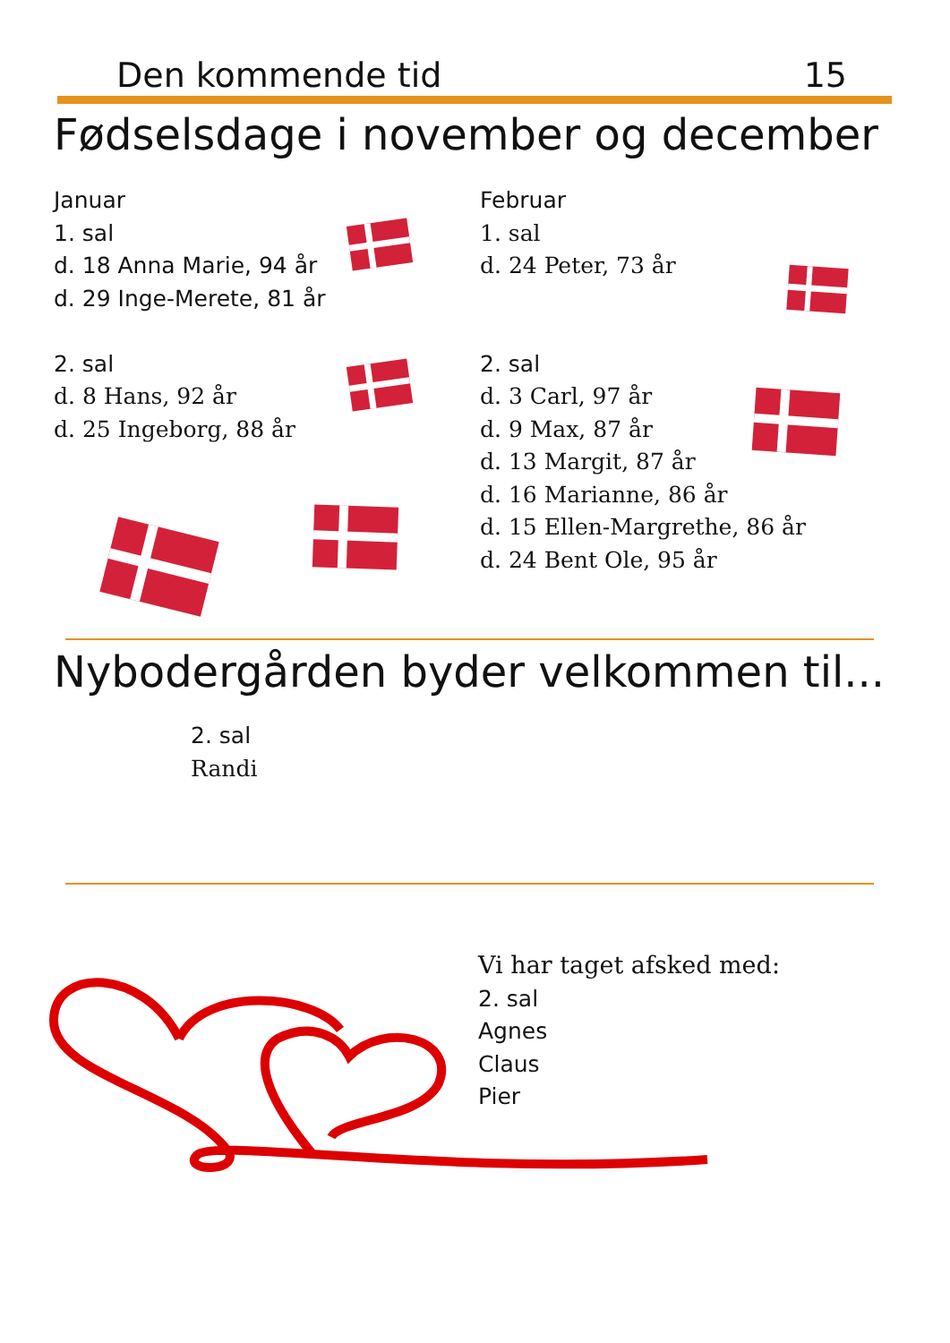Den kommende tid 15
Fødselsdage i november og december
Januar
1. sal
d. 18 Anna Marie, 94 år
d. 29 Inge-Merete, 81 år
2. sal
d. 8 Hans, 92 år
d. 25 Ingeborg, 88 år
Februar
1. sal
d. 24 Peter, 73 år
2. sal
d. 3 Carl, 97 år
d. 9 Max, 87 år
d. 13 Margit, 87 år
d. 16 Marianne, 86 år
d. 15 Ellen-Margrethe, 86 år
d. 24 Bent Ole, 95 år
Nybodergården byder velkommen til...
2. sal
Randi
Vi har taget afsked med:
2. sal
Agnes
Claus
Pier